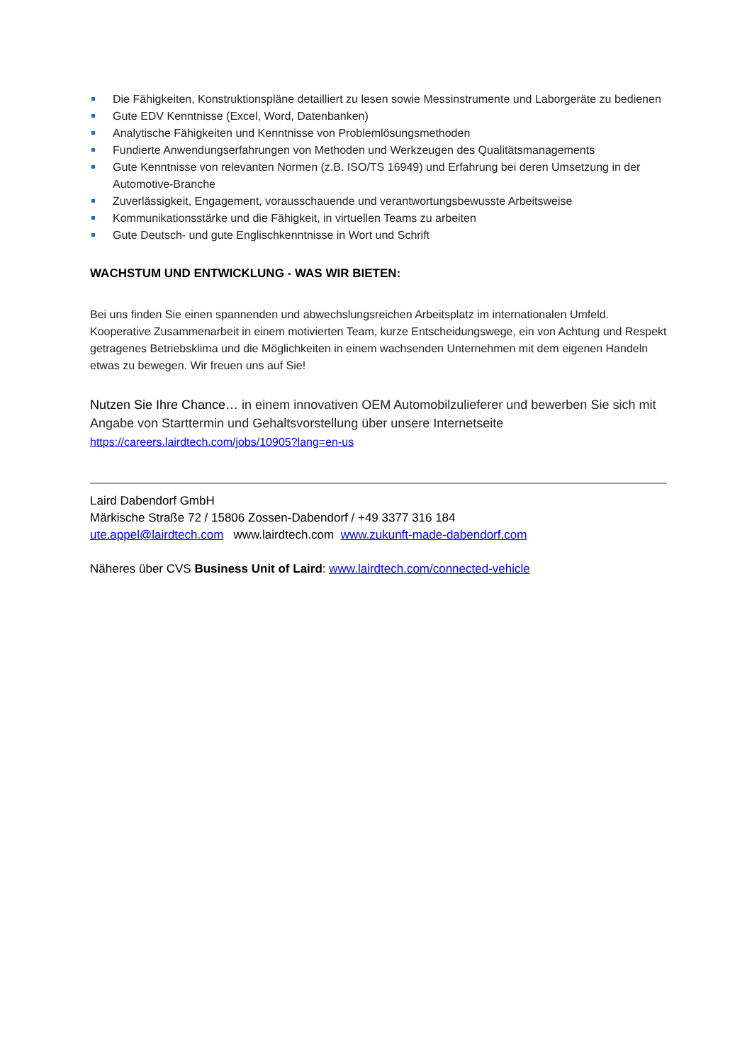Die Fähigkeiten, Konstruktionspläne detailliert zu lesen sowie Messinstrumente und Laborgeräte zu bedienen
Gute EDV Kenntnisse (Excel, Word, Datenbanken)
Analytische Fähigkeiten und Kenntnisse von Problemlösungsmethoden
Fundierte Anwendungserfahrungen von Methoden und Werkzeugen des Qualitätsmanagements
Gute Kenntnisse von relevanten Normen (z.B. ISO/TS 16949) und Erfahrung bei deren Umsetzung in der Automotive-Branche
Zuverlässigkeit, Engagement, vorausschauende und verantwortungsbewusste Arbeitsweise
Kommunikationsstärke und die Fähigkeit, in virtuellen Teams zu arbeiten
Gute Deutsch- und gute Englischkenntnisse in Wort und Schrift
WACHSTUM UND ENTWICKLUNG - WAS WIR BIETEN:
Bei uns finden Sie einen spannenden und abwechslungsreichen Arbeitsplatz im internationalen Umfeld. Kooperative Zusammenarbeit in einem motivierten Team, kurze Entscheidungswege, ein von Achtung und Respekt getragenes Betriebsklima und die Möglichkeiten in einem wachsenden Unternehmen mit dem eigenen Handeln etwas zu bewegen. Wir freuen uns auf Sie!
Nutzen Sie Ihre Chance… in einem innovativen OEM Automobilzulieferer und bewerben Sie sich mit Angabe von Starttermin und Gehaltsvorstellung über unsere Internetseite https://careers.lairdtech.com/jobs/10905?lang=en-us
Laird Dabendorf GmbH
Märkische Straße 72 / 15806 Zossen-Dabendorf / +49 3377 316 184
ute.appel@lairdtech.com www.lairdtech.com www.zukunft-made-dabendorf.com
Näheres über CVS Business Unit of Laird: www.lairdtech.com/connected-vehicle